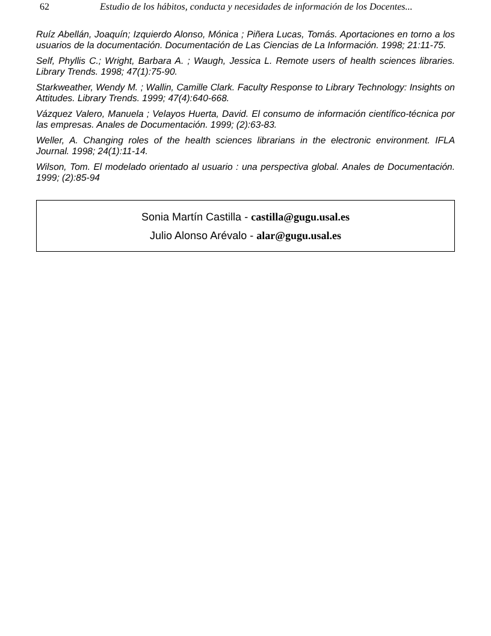62 Estudio de los hábitos, conducta y necesidades de información de los Docentes...
Ruíz Abellán, Joaquín; Izquierdo Alonso, Mónica ; Piñera Lucas, Tomás. Aportaciones en torno a los usuarios de la documentación. Documentación de Las Ciencias de La Información. 1998; 21:11-75.
Self, Phyllis C.; Wright, Barbara A. ; Waugh, Jessica L. Remote users of health sciences libraries. Library Trends. 1998; 47(1):75-90.
Starkweather, Wendy M. ; Wallin, Camille Clark. Faculty Response to Library Technology: Insights on Attitudes. Library Trends. 1999; 47(4):640-668.
Vázquez Valero, Manuela ; Velayos Huerta, David. El consumo de información científico-técnica por las empresas. Anales de Documentación. 1999; (2):63-83.
Weller, A. Changing roles of the health sciences librarians in the electronic environment. IFLA Journal. 1998; 24(1):11-14.
Wilson, Tom. El modelado orientado al usuario : una perspectiva global. Anales de Documentación. 1999; (2):85-94
Sonia Martín Castilla - castilla@gugu.usal.es
Julio Alonso Arévalo - alar@gugu.usal.es